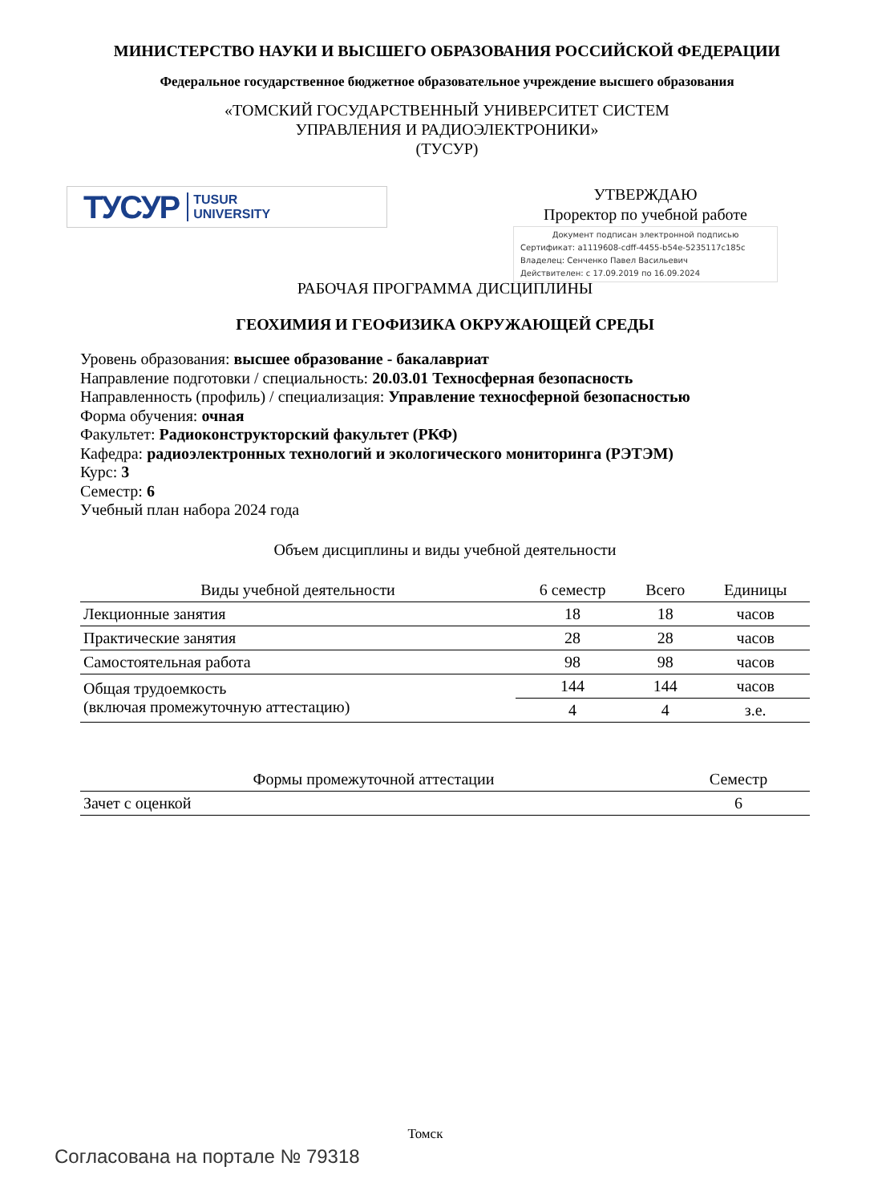МИНИСТЕРСТВО НАУКИ И ВЫСШЕГО ОБРАЗОВАНИЯ РОССИЙСКОЙ ФЕДЕРАЦИИ
Федеральное государственное бюджетное образовательное учреждение высшего образования
«ТОМСКИЙ ГОСУДАРСТВЕННЫЙ УНИВЕРСИТЕТ СИСТЕМ
УПРАВЛЕНИЯ И РАДИОЭЛЕКТРОНИКИ»
(ТУСУР)
ТУСУР TUSUR
UNIVERSITY
УТВЕРЖДАЮ
Проректор по учебной работе
Документ подписан электронной подписью
Сертификат: a1119608-cdff-4455-b54e-5235117c185c
Владелец: Сенченко Павел Васильевич
Действителен: с 17.09.2019 по 16.09.2024
РАБОЧАЯ ПРОГРАММА ДИСЦИПЛИНЫ
ГЕОХИМИЯ И ГЕОФИЗИКА ОКРУЖАЮЩЕЙ СРЕДЫ
Уровень образования: высшее образование - бакалавриат
Направление подготовки / специальность: 20.03.01 Техносферная безопасность
Направленность (профиль) / специализация: Управление техносферной безопасностью
Форма обучения: очная
Факультет: Радиоконструкторский факультет (РКФ)
Кафедра: радиоэлектронных технологий и экологического мониторинга (РЭТЭМ)
Курс: 3
Семестр: 6
Учебный план набора 2024 года
Объем дисциплины и виды учебной деятельности
| Виды учебной деятельности | 6 семестр | Всего | Единицы |
| --- | --- | --- | --- |
| Лекционные занятия | 18 | 18 | часов |
| Практические занятия | 28 | 28 | часов |
| Самостоятельная работа | 98 | 98 | часов |
| Общая трудоемкость (включая промежуточную аттестацию) | 144 | 144 | часов |
| | 4 | 4 | з.е. |
| Формы промежуточной аттестации | Семестр |
| --- | --- |
| Зачет с оценкой | 6 |
Томск
Согласована на портале № 79318